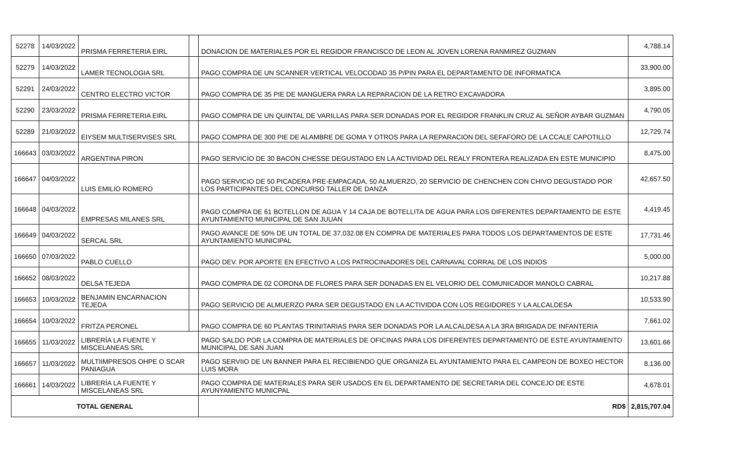| 52278 | 14/03/2022 | PRISMA FERRETERIA EIRL | | DONACION DE MATERIALES POR EL REGIDOR FRANCISCO DE LEON AL JOVEN LORENA RANMIREZ GUZMAN | 4,788.14 |
| 52279 | 14/03/2022 | LAMER TECNOLOGIA SRL | | PAGO COMPRA DE UN SCANNER VERTICAL VELOCODAD 35 P/PIN PARA EL DEPARTAMENTO DE INFORMATICA | 33,900.00 |
| 52291 | 24/03/2022 | CENTRO ELECTRO VICTOR | | PAGO COMPRA DE 35 PIE DE MANGUERA PARA LA REPARACION DE LA RETRO EXCAVADORA | 3,895.00 |
| 52290 | 23/03/2022 | PRISMA FERRETERIA EIRL | | PAGO COMPRA DE UN QUINTAL DE VARILLAS PARA SER DONADAS POR EL REGIDOR FRANKLIN CRUZ AL SEÑOR AYBAR GUZMAN | 4,790.05 |
| 52289 | 21/03/2022 | EIYSEM MULTISERVISES SRL | | PAGO COMPRA DE 300 PIE DE ALAMBRE DE GOMA Y OTROS PARA LA REPARACION DEL SEFAFORO DE LA CCALE CAPOTILLO | 12,729.74 |
| 166643 | 03/03/2022 | ARGENTINA PIRON | | PAGO SERVICIO DE 30 BACON CHESSE DEGUSTADO EN LA ACTIVIDAD DEL REALY FRONTERA REALIZADA EN ESTE MUNICIPIO | 8,475.00 |
| 166647 | 04/03/2022 | LUIS EMILIO ROMERO | | PAGO SERVICIO DE 50 PICADERA PRE-EMPACADA, 50 ALMUERZO, 20 SERVICIO DE CHENCHEN CON CHIVO DEGUSTADO POR LOS PARTICIPANTES DEL CONCURSO TALLER DE DANZA | 42,657.50 |
| 166648 | 04/03/2022 | EMPRESAS MILANES SRL | | PAGO COMPRA DE 61 BOTELLON DE AGUA Y 14 CAJA DE BOTELLITA DE AGUA PARA LOS DIFERENTES DEPARTAMENTO DE ESTE AYUNTAMIENTO MUNICIPAL DE SAN JUUAN | 4,419.45 |
| 166649 | 04/03/2022 | SERCAL SRL | | PAGO AVANCE DE 50% DE UN TOTAL DE 37,032.08 EN COMPRA DE MATERIALES PARA TODOS LOS DEPARTAMENTOS DE ESTE AYUNTAMIENTO MUNICIPAL | 17,731.46 |
| 166650 | 07/03/2022 | PABLO CUELLO | | PAGO DEV. POR APORTE EN EFECTIVO A LOS PATROCINADORES DEL CARNAVAL CORRAL DE LOS INDIOS | 5,000.00 |
| 166652 | 08/03/2022 | DELSA TEJEDA | | PAGO COMPRA DE 02 CORONA DE FLORES PARA SER DONADAS EN EL VELORIO DEL COMUNICADOR MANOLO CABRAL | 10,217.88 |
| 166653 | 10/03/2022 | BENJAMIN ENCARNACION TEJEDA | | PAGO SERVICIO DE ALMUERZO PARA SER DEGUSTADO EN LA ACTIVIDDA CON LOS REGIDORES Y LA ALCALDESA | 10,533.90 |
| 166654 | 10/03/2022 | FRITZA PERONEL | | PAGO COMPRA DE 60 PLANTAS TRINITARIAS PARA SER DONADAS POR LA ALCALDESA A LA 3RA BRIGADA DE INFANTERIA | 7,661.02 |
| 166655 | 11/03/2022 | LIBRERÍA LA FUENTE Y MISCELANEAS SRL | | PAGO SALDO POR LA COMPRA DE MATERIALES DE OFICINAS PARA LOS DIFERENTES DEPARTAMENTO DE ESTE AYUNTAMIENTO MUNICIPAL DE SAN JUAN | 13,601.66 |
| 166657 | 11/03/2022 | MULTIIMPRESOS OHPE O SCAR PANIAGUA | | PAGO SERVIIO DE UN BANNER PARA EL RECIBIENDO QUE ORGANIZA EL AYUNTAMIENTO PARA EL CAMPEON DE BOXEO HECTOR LUIS MORA | 8,136.00 |
| 166661 | 14/03/2022 | LIBRERÍA LA FUENTE Y MISCELANEAS SRL | | PAGO COMPRA DE MATERIALES PARA SER USADOS EN EL DEPARTAMENTO DE SECRETARIA DEL CONCEJO DE ESTE AYUNYAMIENTO MUNICPAL | 4,678.01 |
| TOTAL GENERAL | | | | RD$ | 2,815,707.04 |